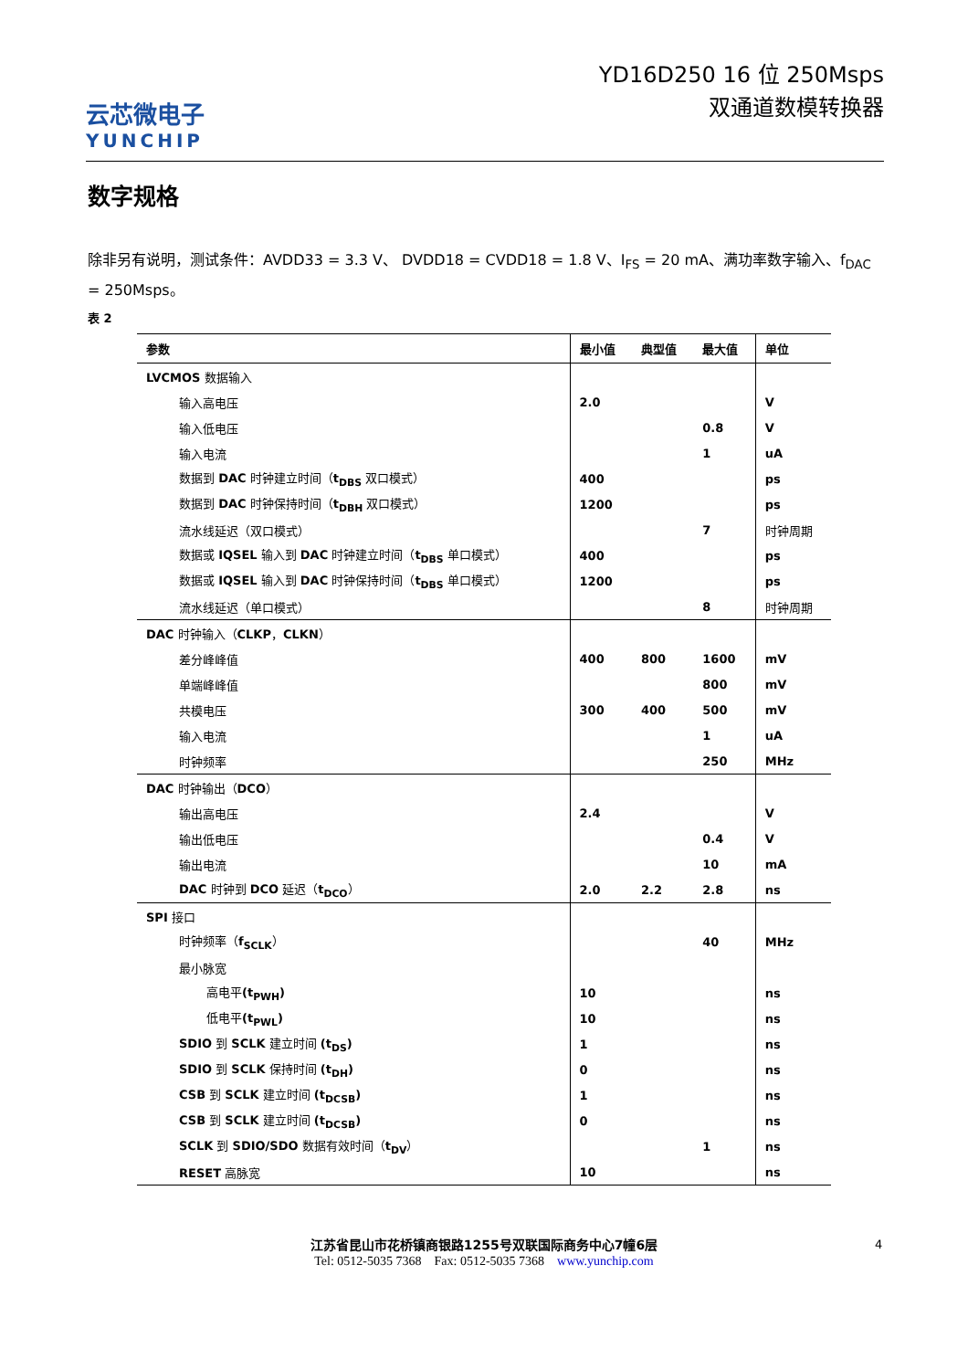云芯微电子
YUNCHIP
YD16D250 16 位 250Msps
双通道数模转换器
数字规格
除非另有说明，测试条件：AVDD33 = 3.3 V、 DVDD18 = CVDD18 = 1.8 V、I<sub>FS</sub> = 20 mA、满功率数字输入、f<sub>DAC</sub> = 250Msps。
表 2
| 参数 | 最小值 | 典型值 | 最大值 | 单位 |
| --- | --- | --- | --- | --- |
| LVCMOS 数据输入 | | | | |
| 输入高电压 | 2.0 | | | V |
| 输入低电压 | | | 0.8 | V |
| 输入电流 | | | 1 | uA |
| 数据到 DAC 时钟建立时间（ t<sub>DBS</sub> 双口模式） | 400 | | | ps |
| 数据到 DAC 时钟保持时间（ t<sub>DBH</sub> 双口模式） | 1200 | | | ps |
| 流水线延迟（双口模式） | | | 7 | 时钟周期 |
| 数据或 IQSEL 输入到 DAC 时钟建立时间（ t<sub>DBS</sub> 单口模式） | 400 | | | ps |
| 数据或 IQSEL 输入到 DAC 时钟保持时间（ t<sub>DBS</sub> 单口模式） | 1200 | | | ps |
| 流水线延迟（单口模式） | | | 8 | 时钟周期 |
| DAC 时钟输入（ CLKP ， CLKN ） | | | | |
| 差分峰峰值 | 400 | 800 | 1600 | mV |
| 单端峰峰值 | | | 800 | mV |
| 共模电压 | 300 | 400 | 500 | mV |
| 输入电流 | | | 1 | uA |
| 时钟频率 | | | 250 | MHz |
| DAC 时钟输出（ DCO ） | | | | |
| 输出高电压 | 2.4 | | | V |
| 输出低电压 | | | 0.4 | V |
| 输出电流 | | | 10 | mA |
| DAC 时钟到 DCO 延迟（ t<sub>DCO</sub> ） | 2.0 | 2.2 | 2.8 | ns |
| SPI 接口 | | | | |
| 时钟频率（ f<sub>SCLK</sub> ） | | | 40 | MHz |
| 最小脉宽 | | | | |
| 高电平 (t<sub>PWH</sub>) | 10 | | | ns |
| 低电平 (t<sub>PWL</sub>) | 10 | | | ns |
| SDIO 到 SCLK 建立时间 (t<sub>DS</sub>) | 1 | | | ns |
| SDIO 到 SCLK 保持时间 (t<sub>DH</sub>) | 0 | | | ns |
| CSB 到 SCLK 建立时间 (t<sub>DCSB</sub>) | 1 | | | ns |
| CSB 到 SCLK 建立时间 (t<sub>DCSB</sub>) | 0 | | | ns |
| SCLK 到 SDIO/SDO 数据有效时间（ t<sub>DV</sub> ） | | | 1 | ns |
| RESET 高脉宽 | 10 | | | ns |
4
江苏省昆山市花桥镇商银路1255号双联国际商务中心7幢6层
Tel: 0512-5035 7368 Fax: 0512-5035 7368 www.yunchip.com